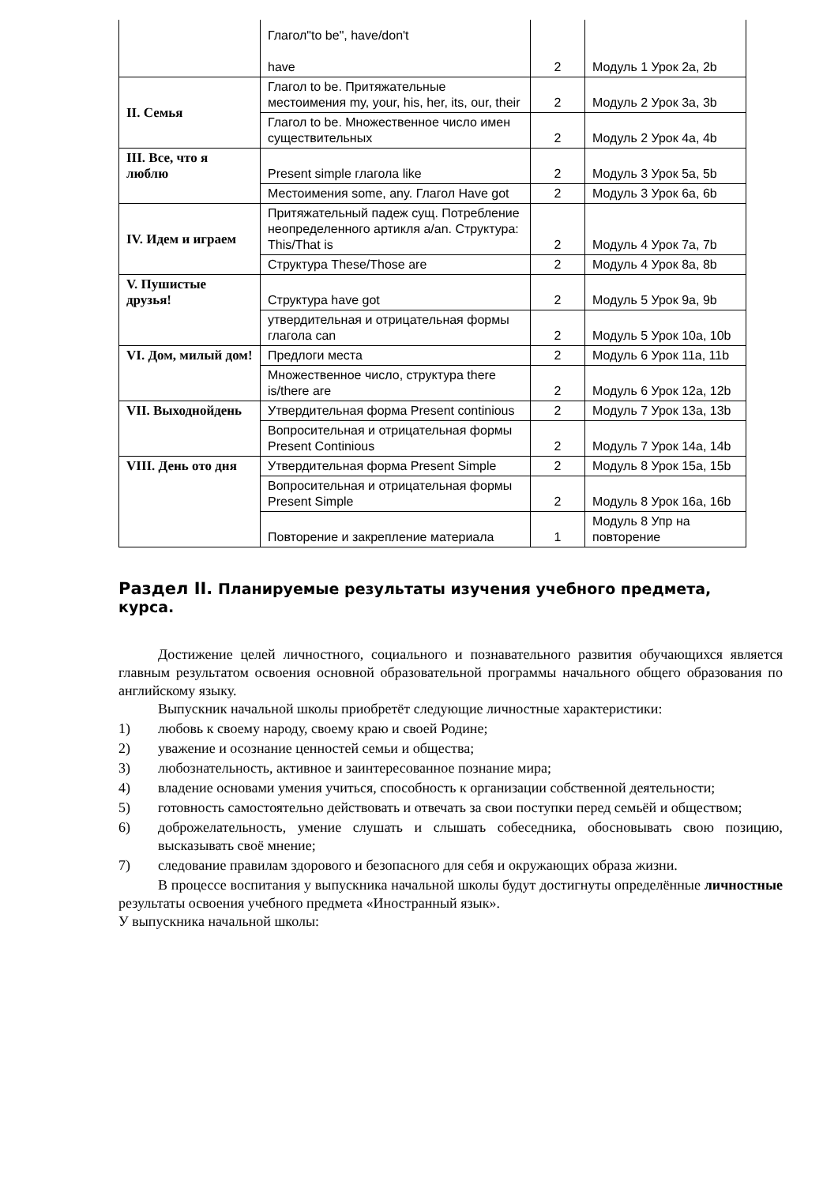| | Глагол"to be", have/don't have | 2 | Модуль 1 Урок 2a, 2b |
| II. Семья | Глагол to be. Притяжательные местоимения my, your, his, her, its, our, their | 2 | Модуль 2 Урок 3a, 3b |
| | Глагол to be. Множественное число имен существительных | 2 | Модуль 2 Урок 4a, 4b |
| III. Все, что я люблю | Present simple глагола like | 2 | Модуль 3 Урок 5a, 5b |
| | Местоимения some, any. Глагол Have got | 2 | Модуль 3 Урок 6a, 6b |
| IV. Идем и играем | Притяжательный падеж сущ. Потребление неопределенного артикля a/an. Структура: This/That is | 2 | Модуль 4 Урок 7a, 7b |
| | Структура These/Those are | 2 | Модуль 4 Урок 8a, 8b |
| V. Пушистые друзья! | Структура have got | 2 | Модуль 5 Урок 9a, 9b |
| | утвердительная и отрицательная формы глагола can | 2 | Модуль 5 Урок 10a, 10b |
| VI. Дом, милый дом! | Предлоги места | 2 | Модуль 6 Урок 11a, 11b |
| | Множественное число, структура there is/there are | 2 | Модуль 6 Урок 12a, 12b |
| VII. Выходнойдень | Утвердительная форма Present continious | 2 | Модуль 7 Урок 13a, 13b |
| | Вопросительная и отрицательная формы Present Continious | 2 | Модуль 7 Урок 14a, 14b |
| VIII. День ото дня | Утвердительная форма Present Simple | 2 | Модуль 8 Урок 15a, 15b |
| | Вопросительная и отрицательная формы Present Simple | 2 | Модуль 8 Урок 16a, 16b |
| | Повторение и закрепление материала | 1 | Модуль 8 Упр на повторение |
Раздел II. Планируемые результаты изучения учебного предмета, курса.
Достижение целей личностного, социального и познавательного развития обучающихся является главным результатом освоения основной образовательной программы начального общего образования по английскому языку.
Выпускник начальной школы приобретёт следующие личностные характеристики:
1) любовь к своему народу, своему краю и своей Родине;
2) уважение и осознание ценностей семьи и общества;
3) любознательность, активное и заинтересованное познание мира;
4) владение основами умения учиться, способность к организации собственной деятельности;
5) готовность самостоятельно действовать и отвечать за свои поступки перед семьёй и обществом;
6) доброжелательность, умение слушать и слышать собеседника, обосновывать свою позицию, высказывать своё мнение;
7) следование правилам здорового и безопасного для себя и окружающих образа жизни.
В процессе воспитания у выпускника начальной школы будут достигнуты определённые личностные результаты освоения учебного предмета «Иностранный язык».
У выпускника начальной школы: